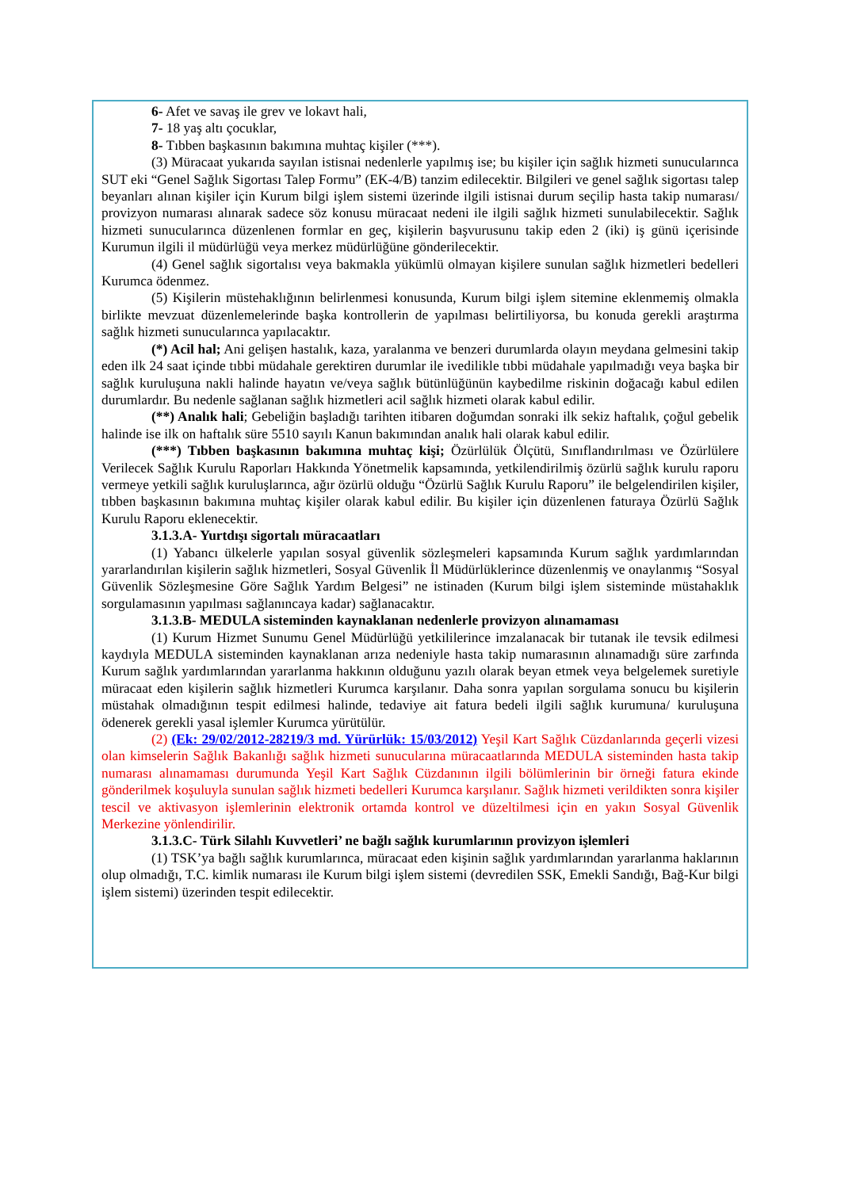6- Afet ve savaş ile grev ve lokavt hali,
7- 18 yaş altı çocuklar,
8- Tıbben başkasının bakımına muhtaç kişiler (***).
(3) Müracaat yukarıda sayılan istisnai nedenlerle yapılmış ise; bu kişiler için sağlık hizmeti sunucularınca SUT eki “Genel Sağlık Sigortası Talep Formu” (EK-4/B) tanzim edilecektir. Bilgileri ve genel sağlık sigortası talep beyanları alınan kişiler için Kurum bilgi işlem sistemi üzerinde ilgili istisnai durum seçilip hasta takip numarası/ provizyon numarası alınarak sadece söz konusu müracaat nedeni ile ilgili sağlık hizmeti sunulabilecektir. Sağlık hizmeti sunucularınca düzenlenen formlar en geç, kişilerin başvurusunu takip eden 2 (iki) iş günü içerisinde Kurumun ilgili il müdürlüğü veya merkez müdürlüğüne gönderilecektir.
(4) Genel sağlık sigortalısı veya bakmakla yükümlü olmayan kişilere sunulan sağlık hizmetleri bedelleri Kurumca ödenmez.
(5) Kişilerin müstehaklığının belirlenmesi konusunda, Kurum bilgi işlem sitemine eklenmemiş olmakla birlikte mevzuat düzenlemelerinde başka kontrollerin de yapılması belirtiliyorsa, bu konuda gerekli araştırma sağlık hizmeti sunucularınca yapılacaktır.
(*) Acil hal; Ani gelişen hastalık, kaza, yaralanma ve benzeri durumlarda olayın meydana gelmesini takip eden ilk 24 saat içinde tıbbi müdahale gerektiren durumlar ile ivedilikle tıbbi müdahale yapılmadığı veya başka bir sağlık kuruluşuna nakli halinde hayatın ve/veya sağlık bütünlüğünün kaybedilme riskinin doğacağı kabul edilen durumlardır. Bu nedenle sağlanan sağlık hizmetleri acil sağlık hizmeti olarak kabul edilir.
(**) Analık hali; Gebeliğin başladığı tarihten itibaren doğumdan sonraki ilk sekiz haftalık, çoğul gebelik halinde ise ilk on haftalık süre 5510 sayılı Kanun bakımından analık hali olarak kabul edilir.
(***) Tıbben başkasının bakımına muhtaç kişi; Özürlülük Ölçütü, Sınıflandırılması ve Özürlülere Verilecek Sağlık Kurulu Raporları Hakkında Yönetmelik kapsamında, yetkilendirilmiş özürlü sağlık kurulu raporu vermeye yetkili sağlık kuruluşlarınca, ağır özürlü olduğu “Özürlü Sağlık Kurulu Raporu” ile belgelendirilen kişiler, tıbben başkasının bakımına muhtaç kişiler olarak kabul edilir. Bu kişiler için düzenlenen faturaya Özürlü Sağlık Kurulu Raporu eklenecektir.
3.1.3.A- Yurtdışı sigortalı müracaatları
(1) Yabancı ülkelerle yapılan sosyal güvenlik sözleşmeleri kapsamında Kurum sağlık yardımlarından yararlandırılan kişilerin sağlık hizmetleri, Sosyal Güvenlik İl Müdürlüklerince düzenlenmiş ve onaylanmış “Sosyal Güvenlik Sözleşmesine Göre Sağlık Yardım Belgesi” ne istinaden (Kurum bilgi işlem sisteminde müstahaklık sorgulamasının yapılması sağlanıncaya kadar) sağlanacaktır.
3.1.3.B- MEDULA sisteminden kaynaklanan nedenlerle provizyon alınamaması
(1) Kurum Hizmet Sunumu Genel Müdürlüğü yetkililerince imzalanacak bir tutanak ile tevsik edilmesi kaydıyla MEDULA sisteminden kaynaklanan arıza nedeniyle hasta takip numarasının alınamadığı süre zarfında Kurum sağlık yardımlarından yararlanma hakkının olduğunu yazılı olarak beyan etmek veya belgelemek suretiyle müracaat eden kişilerin sağlık hizmetleri Kurumca karşılanır. Daha sonra yapılan sorgulama sonucu bu kişilerin müstahak olmadığının tespit edilmesi halinde, tedaviye ait fatura bedeli ilgili sağlık kurumuna/ kuruluşuna ödenerek gerekli yasal işlemler Kurumca yürütülür.
(2) (Ek: 29/02/2012-28219/3 md. Yürürlük: 15/03/2012) Yeşil Kart Sağlık Cüzdanlarında geçerli vizesi olan kimselerin Sağlık Bakanlığı sağlık hizmeti sunucularına müracaatlarında MEDULA sisteminden hasta takip numarası alınamaması durumunda Yeşil Kart Sağlık Cüzdanının ilgili bölümlerinin bir örneği fatura ekinde gönderilmek koşuluyla sunulan sağlık hizmeti bedelleri Kurumca karşılanır. Sağlık hizmeti verildikten sonra kişiler tescil ve aktivasyon işlemlerinin elektronik ortamda kontrol ve düzeltilmesi için en yakın Sosyal Güvenlik Merkezine yönlendirilir.
3.1.3.C- Türk Silahlı Kuvvetleri’ ne bağlı sağlık kurumlarının provizyon işlemleri
(1) TSK’ya bağlı sağlık kurumlarınca, müracaat eden kişinin sağlık yardımlarından yararlanma haklarının olup olmadığı, T.C. kimlik numarası ile Kurum bilgi işlem sistemi (devredilen SSK, Emekli Sandığı, Bağ-Kur bilgi işlem sistemi) üzerinden tespit edilecektir.